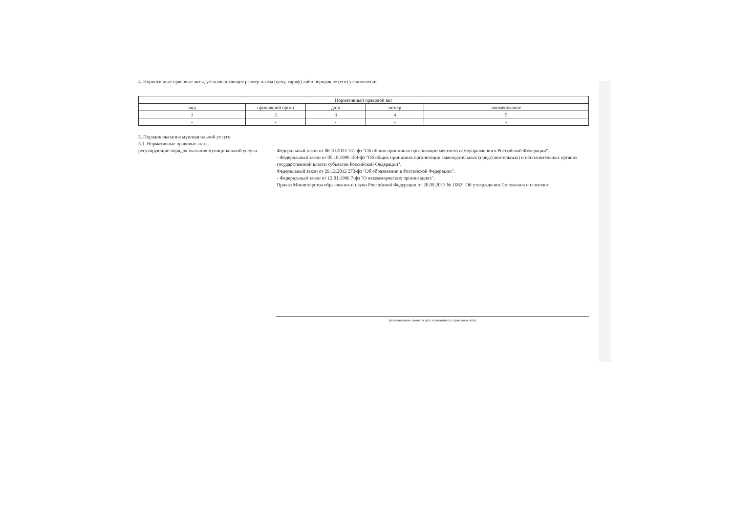4. Нормативные правовые акты, устанавливающие размер платы (цену, тариф) либо порядок ее (его) установления
| Нормативный правовой акт | | | | |
| --- | --- | --- | --- | --- |
| вид | принявший орган | дата | номер | наименование |
| 1 | 2 | 3 | 4 | 5 |
| - | - | - | - | - |
5. Порядок оказания муниципальной услуги
5.1. Нормативные правовые акты,
регулирующие порядок оказания муниципальной услуги
Федеральный закон от 06.10.2013 131-фз "Об общих принципах организации местного самоуправления в Российской Федерации".
- Федеральный закон от 05.10.1999 184-фз "Об общих принципах организации законодательных (представительных) и исполнительных органов государственной власти субъектов Российской Федерации".
Федеральный закон от 29.12.2012 273-фз "Об образовании в Российской Федерации".
- Федеральный закон от 12.01.1996 7-фз "О некоммерческих организациях".
Приказ Министерства образования и науки Российской Федерации от 20.09.2013 № 1082 "Об утверждении Положения о психолог
(наименование, номер и дата нормативного правового акта)